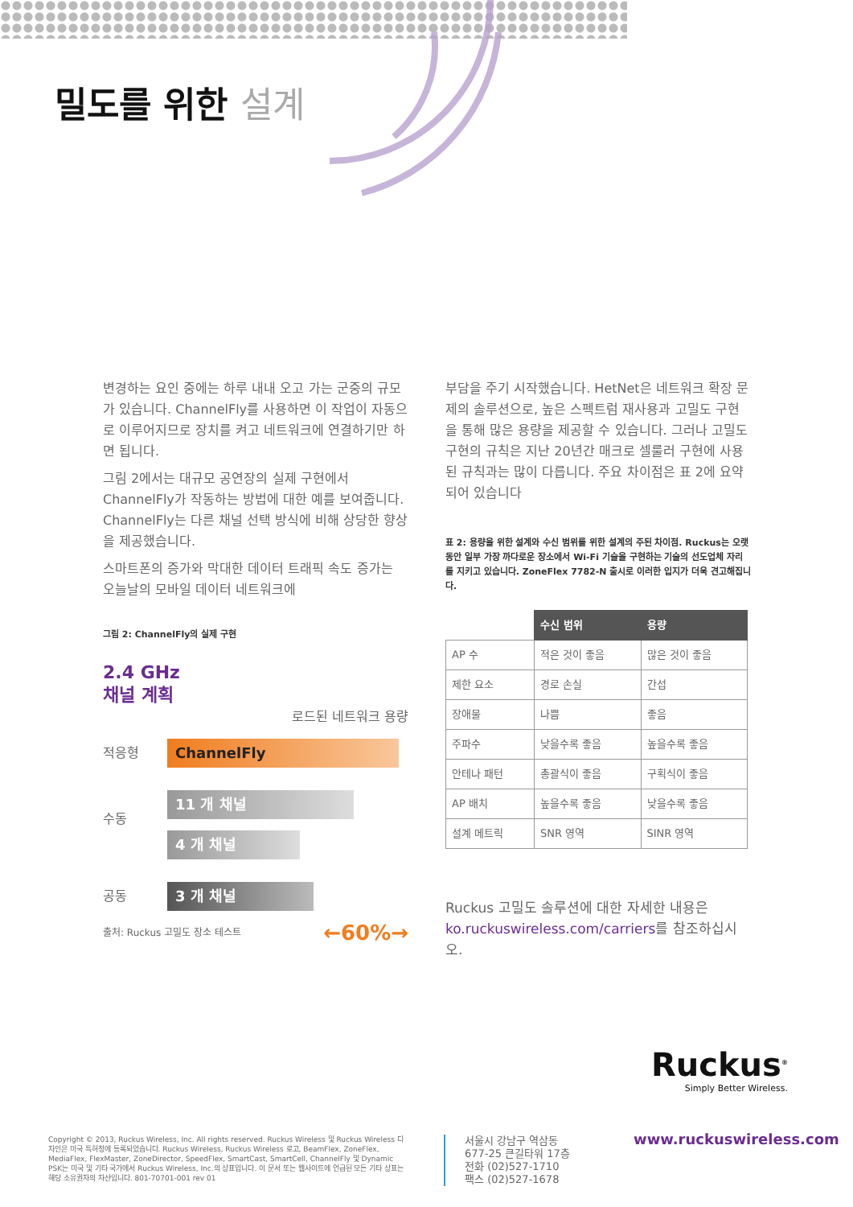밀도를 위한 설계
변경하는 요인 중에는 하루 내내 오고 가는 군중의 규모가 있습니다. ChannelFly를 사용하면 이 작업이 자동으로 이루어지므로 장치를 켜고 네트워크에 연결하기만 하면 됩니다.
그림 2에서는 대규모 공연장의 실제 구현에서 ChannelFly가 작동하는 방법에 대한 예를 보여줍니다. ChannelFly는 다른 채널 선택 방식에 비해 상당한 향상을 제공했습니다.
스마트폰의 증가와 막대한 데이터 트래픽 속도 증가는 오늘날의 모바일 데이터 네트워크에
그림 2: ChannelFly의 실제 구현
2.4 GHz
채널 계획
로드된 네트워크 용량
적응형
ChannelFly
수동
11 개 채널
4 개 채널
공동
3 개 채널
출처: Ruckus 고밀도 장소 테스트 ←60%→
부담을 주기 시작했습니다. HetNet은 네트워크 확장 문제의 솔루션으로, 높은 스펙트럼 재사용과 고밀도 구현을 통해 많은 용량을 제공할 수 있습니다. 그러나 고밀도 구현의 규칙은 지난 20년간 매크로 셀룰러 구현에 사용된 규칙과는 많이 다릅니다. 주요 차이점은 표 2에 요약되어 있습니다
표 2: 용량을 위한 설계와 수신 범위를 위한 설계의 주된 차이점. Ruckus는 오랫동안 일부 가장 까다로운 장소에서 Wi-Fi 기술을 구현하는 기술의 선도업체 자리를 지키고 있습니다. ZoneFlex 7782-N 출시로 이러한 입지가 더욱 견고해집니다.
| | 수신 범위 | 용량 |
| --- | --- | --- |
| AP 수 | 적은 것이 좋음 | 많은 것이 좋음 |
| 제한 요소 | 경로 손실 | 간섭 |
| 장애물 | 나쁨 | 좋음 |
| 주파수 | 낮을수록 좋음 | 높을수록 좋음 |
| 안테나 패턴 | 총괄식이 좋음 | 구획식이 좋음 |
| AP 배치 | 높을수록 좋음 | 낮을수록 좋음 |
| 설계 메트릭 | SNR 영역 | SINR 영역 |
Ruckus 고밀도 솔루션에 대한 자세한 내용은 ko.ruckuswireless.com/carriers를 참조하십시오.
Ruckus<sup>®</sup>
Simply Better Wireless.
Copyright © 2013, Ruckus Wireless, Inc. All rights reserved. Ruckus Wireless 및 Ruckus Wireless 디자인은 미국 특허청에 등록되었습니다. Ruckus Wireless, Ruckus Wireless 로고, BeamFlex, ZoneFlex, MediaFlex, FlexMaster, ZoneDirector, SpeedFlex, SmartCast, SmartCell, ChannelFly 및 Dynamic PSK는 미국 및 기타 국가에서 Ruckus Wireless, Inc.의 상표입니다. 이 문서 또는 웹사이트에 언급된 모든 기타 상표는 해당 소유권자의 자산입니다. 801-70701-001 rev 01
서울시 강남구 역삼동
677-25 큰길타워 17층
전화 (02)527-1710
팩스 (02)527-1678
www.ruckuswireless.com